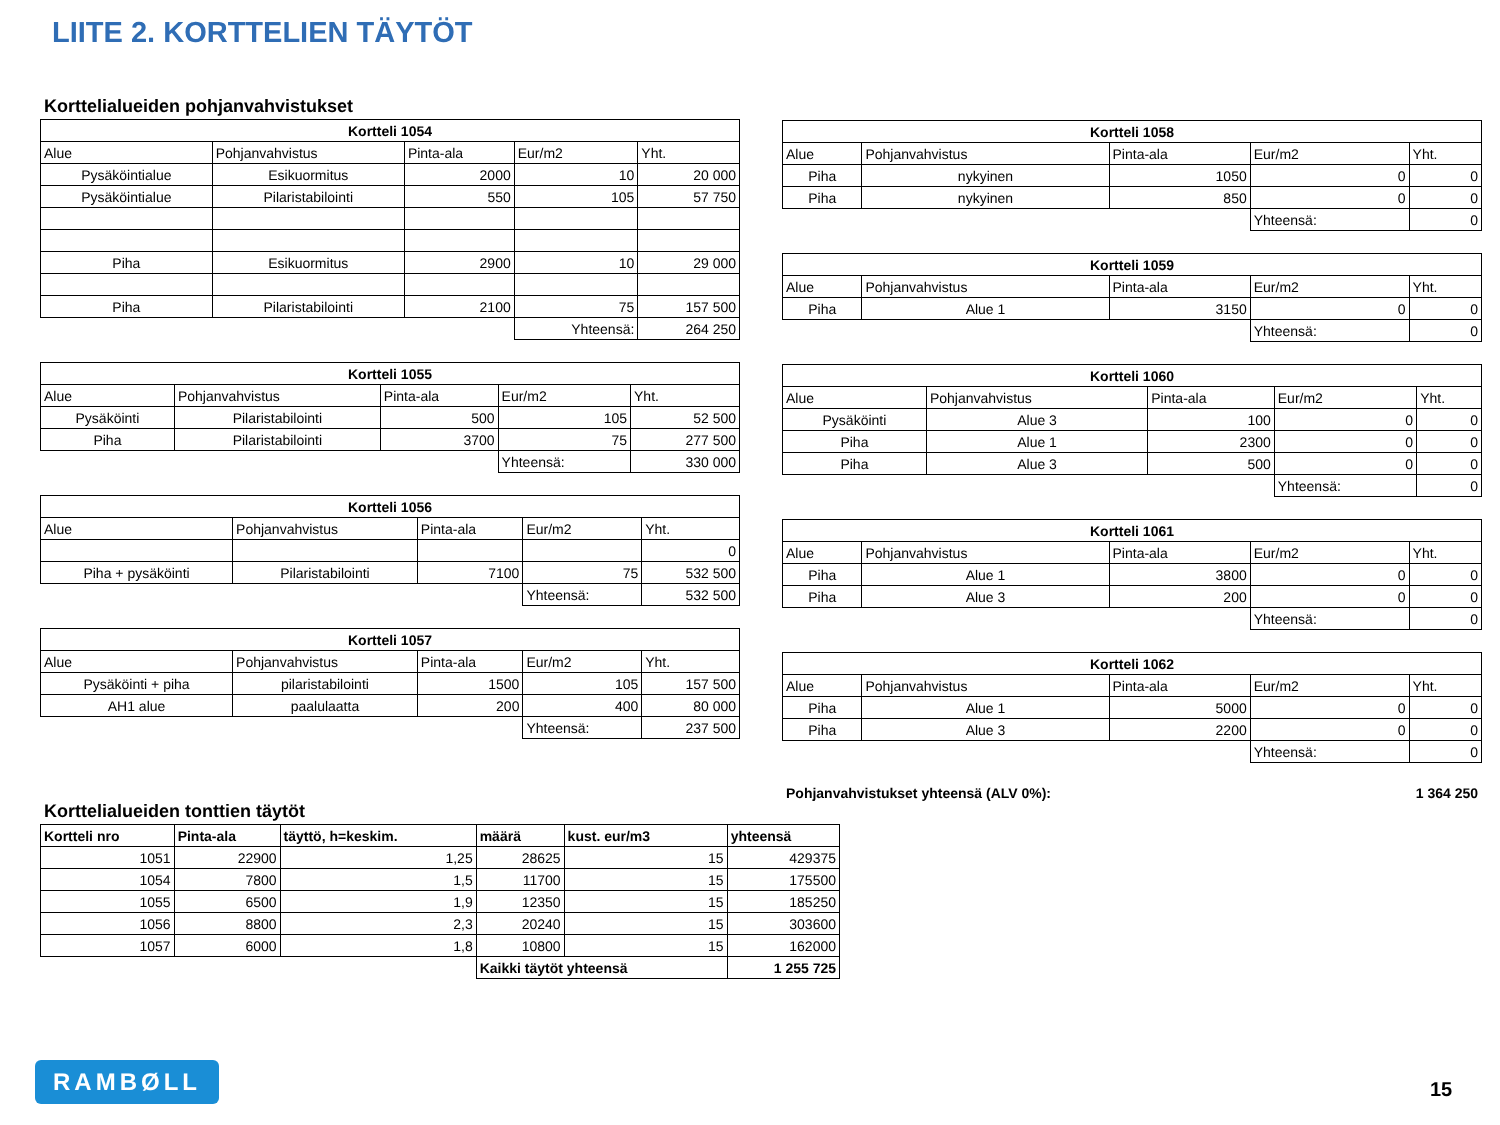LIITE 2. KORTTELIEN TÄYTÖT
Korttelialueiden pohjanvahvistukset
| Kortteli 1054 | | | | |
| --- | --- | --- | --- | --- |
| Alue | Pohjanvahvistus | Pinta-ala | Eur/m2 | Yht. |
| Pysäköintialue | Esikuormitus | 2000 | 10 | 20 000 |
| Pysäköintialue | Pilaristabilointi | 550 | 105 | 57 750 |
| Piha | Esikuormitus | 2900 | 10 | 29 000 |
| Piha | Pilaristabilointi | 2100 | 75 | 157 500 |
| | | | Yhteensä: | 264 250 |
| Kortteli 1055 | | | | |
| --- | --- | --- | --- | --- |
| Alue | Pohjanvahvistus | Pinta-ala | Eur/m2 | Yht. |
| Pysäköinti | Pilaristabilointi | 500 | 105 | 52 500 |
| Piha | Pilaristabilointi | 3700 | 75 | 277 500 |
| | | | Yhteensä: | 330 000 |
| Kortteli 1056 | | | | |
| --- | --- | --- | --- | --- |
| Alue | Pohjanvahvistus | Pinta-ala | Eur/m2 | Yht. |
| | | | | 0 |
| Piha + pysäköinti | Pilaristabilointi | 7100 | 75 | 532 500 |
| | | | Yhteensä: | 532 500 |
| Kortteli 1057 | | | | |
| --- | --- | --- | --- | --- |
| Alue | Pohjanvahvistus | Pinta-ala | Eur/m2 | Yht. |
| Pysäköinti + piha | pilaristabilointi | 1500 | 105 | 157 500 |
| AH1 alue | paalulaatta | 200 | 400 | 80 000 |
| | | | Yhteensä: | 237 500 |
| Kortteli 1058 | | | | |
| --- | --- | --- | --- | --- |
| Alue | Pohjanvahvistus | Pinta-ala | Eur/m2 | Yht. |
| Piha | nykyinen | 1050 | 0 | 0 |
| Piha | nykyinen | 850 | 0 | 0 |
| | | | Yhteensä: | 0 |
| Kortteli 1059 | | | | |
| --- | --- | --- | --- | --- |
| Alue | Pohjanvahvistus | Pinta-ala | Eur/m2 | Yht. |
| Piha | Alue 1 | 3150 | 0 | 0 |
| | | | Yhteensä: | 0 |
| Kortteli 1060 | | | | |
| --- | --- | --- | --- | --- |
| Alue | Pohjanvahvistus | Pinta-ala | Eur/m2 | Yht. |
| Pysäköinti | Alue 3 | 100 | 0 | 0 |
| Piha | Alue 1 | 2300 | 0 | 0 |
| Piha | Alue 3 | 500 | 0 | 0 |
| | | | Yhteensä: | 0 |
| Kortteli 1061 | | | | |
| --- | --- | --- | --- | --- |
| Alue | Pohjanvahvistus | Pinta-ala | Eur/m2 | Yht. |
| Piha | Alue 1 | 3800 | 0 | 0 |
| Piha | Alue 3 | 200 | 0 | 0 |
| | | | Yhteensä: | 0 |
| Kortteli 1062 | | | | |
| --- | --- | --- | --- | --- |
| Alue | Pohjanvahvistus | Pinta-ala | Eur/m2 | Yht. |
| Piha | Alue 1 | 5000 | 0 | 0 |
| Piha | Alue 3 | 2200 | 0 | 0 |
| | | | Yhteensä: | 0 |
Pohjanvahvistukset yhteensä (ALV 0%): 1 364 250
Korttelialueiden tonttien täytöt
| Kortteli nro | Pinta-ala | täyttö, h=keskim. | määrä | kust. eur/m3 | yhteensä |
| --- | --- | --- | --- | --- | --- |
| 1051 | 22900 | 1,25 | 28625 | 15 | 429375 |
| 1054 | 7800 | 1,5 | 11700 | 15 | 175500 |
| 1055 | 6500 | 1,9 | 12350 | 15 | 185250 |
| 1056 | 8800 | 2,3 | 20240 | 15 | 303600 |
| 1057 | 6000 | 1,8 | 10800 | 15 | 162000 |
| | | | Kaikki täytöt yhteensä | | 1 255 725 |
RAMBØLL
15